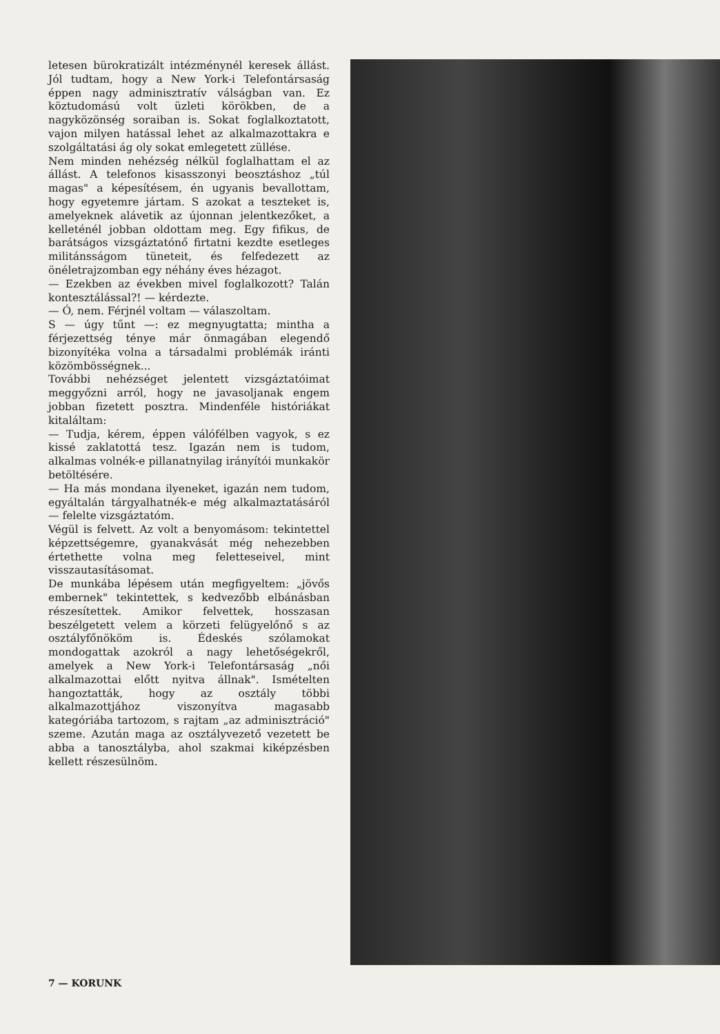letesen bürokratizált intézménynél keresek állást. Jól tudtam, hogy a New York-i Telefontársaság éppen nagy adminisztratív válságban van. Ez köztudomású volt üzleti körökben, de a nagyközönség soraiban is. Sokat foglalkoztatott, vajon milyen hatással lehet az alkalmazottakra e szolgáltatási ág oly sokat emlegetett züllése.
Nem minden nehézség nélkül foglalhattam el az állást. A telefonos kisasszonyi beosztáshoz „túl magas" a képesítésem, én ugyanis bevallottam, hogy egyetemre jártam. S azokat a teszteket is, amelyeknek alávetik az újonnan jelentkezőket, a kelleténél jobban oldottam meg. Egy fifikus, de barátságos vizsgáztatónő firtatni kezdte esetleges militánsságom tüneteit, és felfedezett az önéletrajzomban egy néhány éves hézagot.
— Ezekben az években mivel foglalkozott? Talán kontesztálással?! — kérdezte.
— Ó, nem. Férjnél voltam — válaszoltam.
S — úgy tűnt —: ez megnyugtatta; mintha a férjezettség ténye már önmagában elegendő bizonyítéka volna a társadalmi problémák iránti közömbösségnek...
További nehézséget jelentett vizsgáztatóimat meggyőzni arról, hogy ne javasoljanak engem jobban fizetett posztra. Mindenféle históriákat kitaláltam:
— Tudja, kérem, éppen válófélben vagyok, s ez kissé zaklatottá tesz. Igazán nem is tudom, alkalmas volnék-e pillanatnyilag irányítói munkakör betöltésére.
— Ha más mondana ilyeneket, igazán nem tudom, egyáltalán tárgyalhatnék-e még alkalmaztatásáról — felelte vizsgáztatóm.
Végül is felvett. Az volt a benyomásom: tekintettel képzettségemre, gyanakvását még nehezebben értethette volna meg feletteseivel, mint visszautasításomat.
De munkába lépésem után megfigyeltem: „jövős embernek" tekintettek, s kedvezőbb elbánásban részesítettek. Amikor felvettek, hosszasan beszélgetett velem a körzeti felügyelőnő s az osztályfőnököm is. Édeskés szólamokat mondogattak azokról a nagy lehetőségekről, amelyek a New York-i Telefontársaság „női alkalmazottai előtt nyitva állnak". Ismételten hangoztatták, hogy az osztály többi alkalmazottjához viszonyítva magasabb kategóriába tartozom, s rajtam „az adminisztráció" szeme. Azután maga az osztályvezető vezetett be abba a tanosztályba, ahol szakmai kiképzésben kellett részesülnöm.
7 — KORUNK